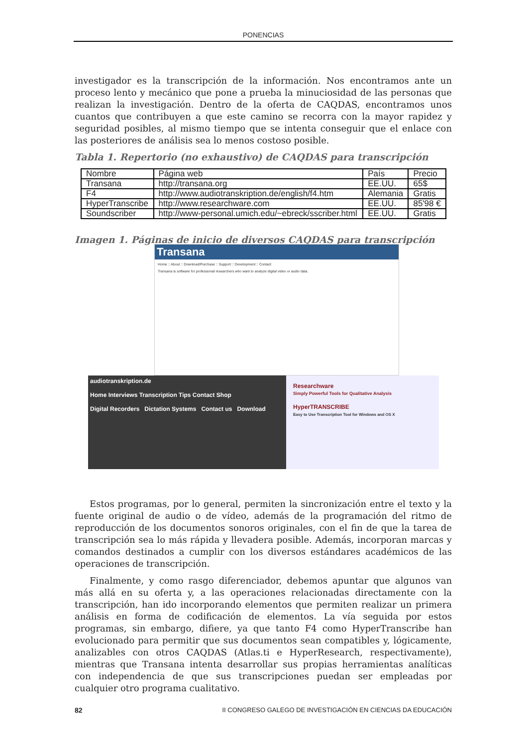PONENCIAS
investigador es la transcripción de la información. Nos encontramos ante un proceso lento y mecánico que pone a prueba la minuciosidad de las personas que realizan la investigación. Dentro de la oferta de CAQDAS, encontramos unos cuantos que contribuyen a que este camino se recorra con la mayor rapidez y seguridad posibles, al mismo tiempo que se intenta conseguir que el enlace con las posteriores de análisis sea lo menos costoso posible.
Tabla 1. Repertorio (no exhaustivo) de CAQDAS para transcripción
| Nombre | Página web | País | Precio |
| Transana | http://transana.org | EE.UU. | 65$ |
| F4 | http://www.audiotranskription.de/english/f4.htm | Alemania | Gratis |
| HyperTranscribe | http://www.researchware.com | EE.UU. | 85'98 € |
| Soundscriber | http://www-personal.umich.edu/~ebreck/sscriber.html | EE.UU. | Gratis |
Imagen 1. Páginas de inicio de diversos CAQDAS para transcripción
Transana
Home :: About :: Download/Purchase :: Support :: Development :: Contact
Transana is software for professional researchers who want to analyze digital video or audio data.
audiotranskription.de
Home Interviews Transcription Tips Contact Shop
Digital Recorders Dictation Systems Contact us Download
Researchware
Simply Powerful Tools for Qualitative Analysis
HyperTRANSCRIBE
Easy to Use Transcription Tool for Windows and OS X
Estos programas, por lo general, permiten la sincronización entre el texto y la fuente original de audio o de vídeo, además de la programación del ritmo de reproducción de los documentos sonoros originales, con el fin de que la tarea de transcripción sea lo más rápida y llevadera posible. Además, incorporan marcas y comandos destinados a cumplir con los diversos estándares académicos de las operaciones de transcripción.
Finalmente, y como rasgo diferenciador, debemos apuntar que algunos van más allá en su oferta y, a las operaciones relacionadas directamente con la transcripción, han ido incorporando elementos que permiten realizar un primera análisis en forma de codificación de elementos. La vía seguida por estos programas, sin embargo, difiere, ya que tanto F4 como HyperTranscribe han evolucionado para permitir que sus documentos sean compatibles y, lógicamente, analizables con otros CAQDAS (Atlas.ti e HyperResearch, respectivamente), mientras que Transana intenta desarrollar sus propias herramientas analíticas con independencia de que sus transcripciones puedan ser empleadas por cualquier otro programa cualitativo.
82 II CONGRESO GALEGO DE INVESTIGACIÓN EN CIENCIAS DA EDUCACIÓN